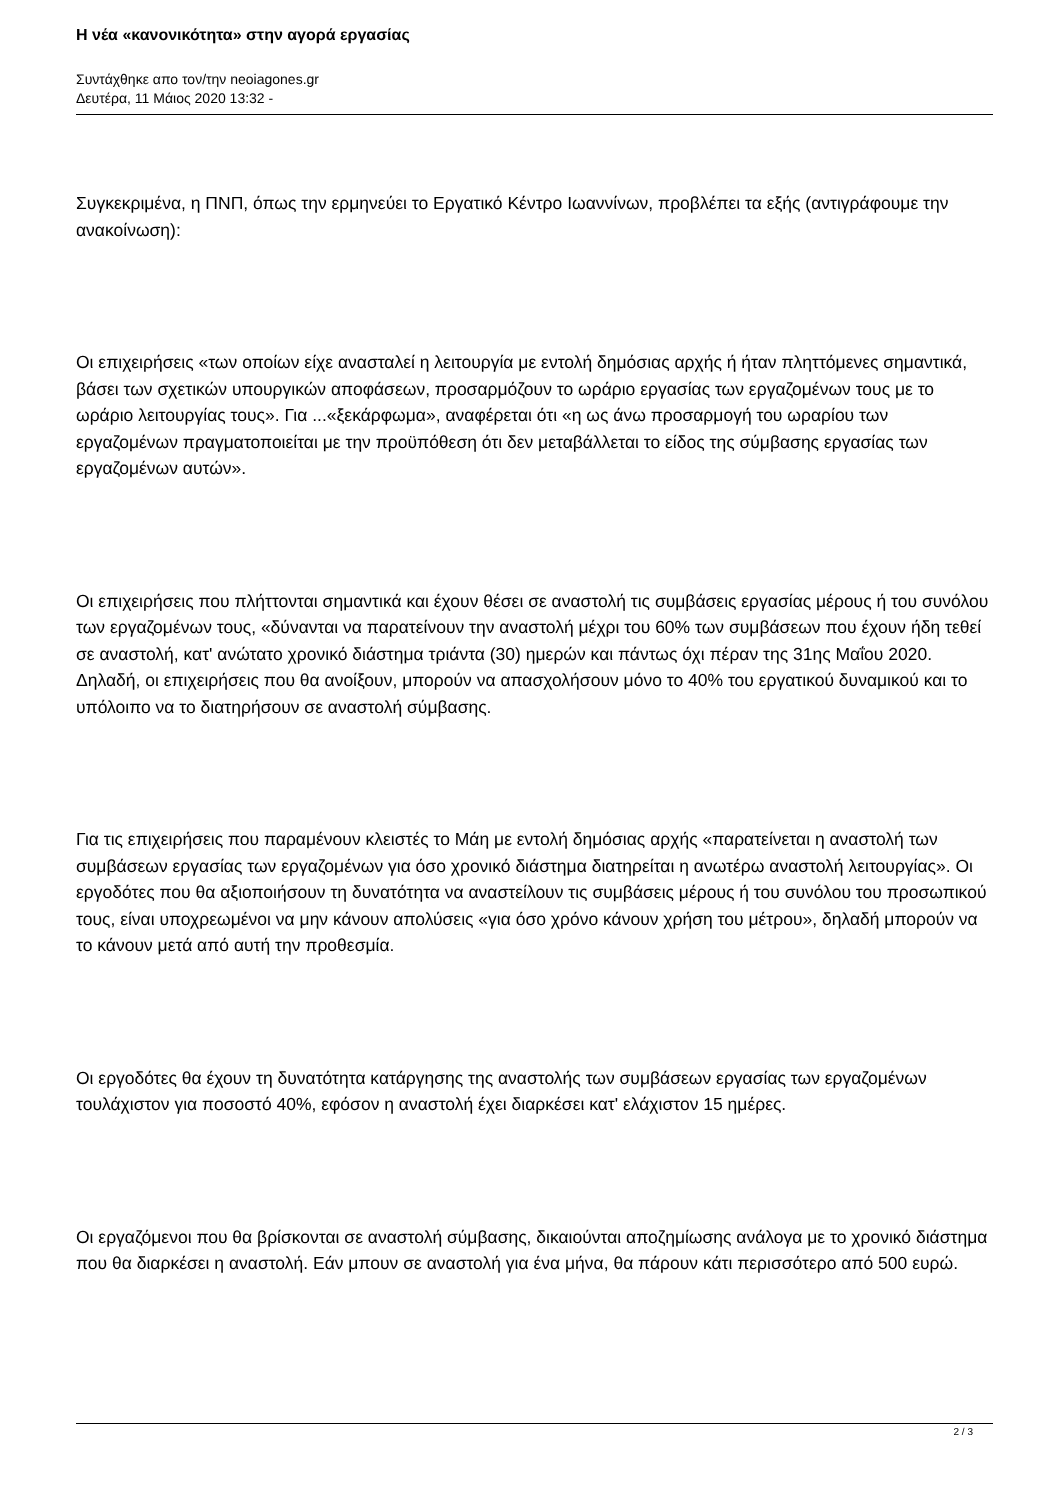Η νέα «κανονικότητα» στην αγορά εργασίας
Συντάχθηκε απο τον/την neoiagones.gr
Δευτέρα, 11 Μάιος 2020 13:32 -
Συγκεκριμένα, η ΠΝΠ, όπως την ερμηνεύει το Εργατικό Κέντρο Ιωαννίνων, προβλέπει τα εξής (αντιγράφουμε την ανακοίνωση):
Οι επιχειρήσεις «των οποίων είχε ανασταλεί η λειτουργία με εντολή δημόσιας αρχής ή ήταν πληττόμενες σημαντικά, βάσει των σχετικών υπουργικών αποφάσεων, προσαρμόζουν το ωράριο εργασίας των εργαζομένων τους με το ωράριο λειτουργίας τους». Για ...«ξεκάρφωμα», αναφέρεται ότι «η ως άνω προσαρμογή του ωραρίου των εργαζομένων πραγματοποιείται με την προϋπόθεση ότι δεν μεταβάλλεται το είδος της σύμβασης εργασίας των εργαζομένων αυτών».
Οι επιχειρήσεις που πλήττονται σημαντικά και έχουν θέσει σε αναστολή τις συμβάσεις εργασίας μέρους ή του συνόλου των εργαζομένων τους, «δύνανται να παρατείνουν την αναστολή μέχρι του 60% των συμβάσεων που έχουν ήδη τεθεί σε αναστολή, κατ' ανώτατο χρονικό διάστημα τριάντα (30) ημερών και πάντως όχι πέραν της 31ης Μαΐου 2020. Δηλαδή, οι επιχειρήσεις που θα ανοίξουν, μπορούν να απασχολήσουν μόνο το 40% του εργατικού δυναμικού και το υπόλοιπο να το διατηρήσουν σε αναστολή σύμβασης.
Για τις επιχειρήσεις που παραμένουν κλειστές το Μάη με εντολή δημόσιας αρχής «παρατείνεται η αναστολή των συμβάσεων εργασίας των εργαζομένων για όσο χρονικό διάστημα διατηρείται η ανωτέρω αναστολή λειτουργίας». Οι εργοδότες που θα αξιοποιήσουν τη δυνατότητα να αναστείλουν τις συμβάσεις μέρους ή του συνόλου του προσωπικού τους, είναι υποχρεωμένοι να μην κάνουν απολύσεις «για όσο χρόνο κάνουν χρήση του μέτρου», δηλαδή μπορούν να το κάνουν μετά από αυτή την προθεσμία.
Οι εργοδότες θα έχουν τη δυνατότητα κατάργησης της αναστολής των συμβάσεων εργασίας των εργαζομένων τουλάχιστον για ποσοστό 40%, εφόσον η αναστολή έχει διαρκέσει κατ' ελάχιστον 15 ημέρες.
Οι εργαζόμενοι που θα βρίσκονται σε αναστολή σύμβασης, δικαιούνται αποζημίωσης ανάλογα με το χρονικό διάστημα που θα διαρκέσει η αναστολή. Εάν μπουν σε αναστολή για ένα μήνα, θα πάρουν κάτι περισσότερο από 500 ευρώ.
2 / 3